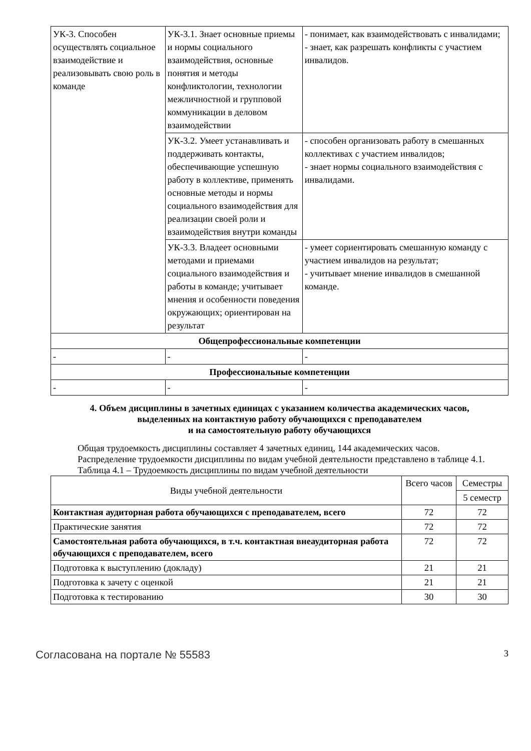| УК-3. Способен осуществлять социальное взаимодействие и реализовывать свою роль в команде | УК-3.1. Знает основные приемы и нормы социального взаимодействия, основные понятия и методы конфликтологии, технологии межличностной и групповой коммуникации в деловом взаимодействии | - понимает, как взаимодействовать с инвалидами; - знает, как разрешать конфликты с участием инвалидов. |
| | УК-3.2. Умеет устанавливать и поддерживать контакты, обеспечивающие успешную работу в коллективе, применять основные методы и нормы социального взаимодействия для реализации своей роли и взаимодействия внутри команды | - способен организовать работу в смешанных коллективах с участием инвалидов; - знает нормы социального взаимодействия с инвалидами. |
| | УК-3.3. Владеет основными методами и приемами социального взаимодействия и работы в команде; учитывает мнения и особенности поведения окружающих; ориентирован на результат | - умеет сориентировать смешанную команду с участием инвалидов на результат; - учитывает мнение инвалидов в смешанной команде. |
| Общепрофессиональные компетенции | | |
| - | - | - |
| Профессиональные компетенции | | |
| - | - | - |
4. Объем дисциплины в зачетных единицах с указанием количества академических часов,
выделенных на контактную работу обучающихся с преподавателем
и на самостоятельную работу обучающихся
Общая трудоемкость дисциплины составляет 4 зачетных единиц, 144 академических часов.
Распределение трудоемкости дисциплины по видам учебной деятельности представлено в таблице 4.1.
Таблица 4.1 – Трудоемкость дисциплины по видам учебной деятельности
| Виды учебной деятельности | Всего часов | Семестры |
| --- | --- | --- |
| | | 5 семестр |
| Контактная аудиторная работа обучающихся с преподавателем, всего | 72 | 72 |
| Практические занятия | 72 | 72 |
| Самостоятельная работа обучающихся, в т.ч. контактная внеаудиторная работа обучающихся с преподавателем, всего | 72 | 72 |
| Подготовка к выступлению (докладу) | 21 | 21 |
| Подготовка к зачету с оценкой | 21 | 21 |
| Подготовка к тестированию | 30 | 30 |
Согласована на портале № 55583 3